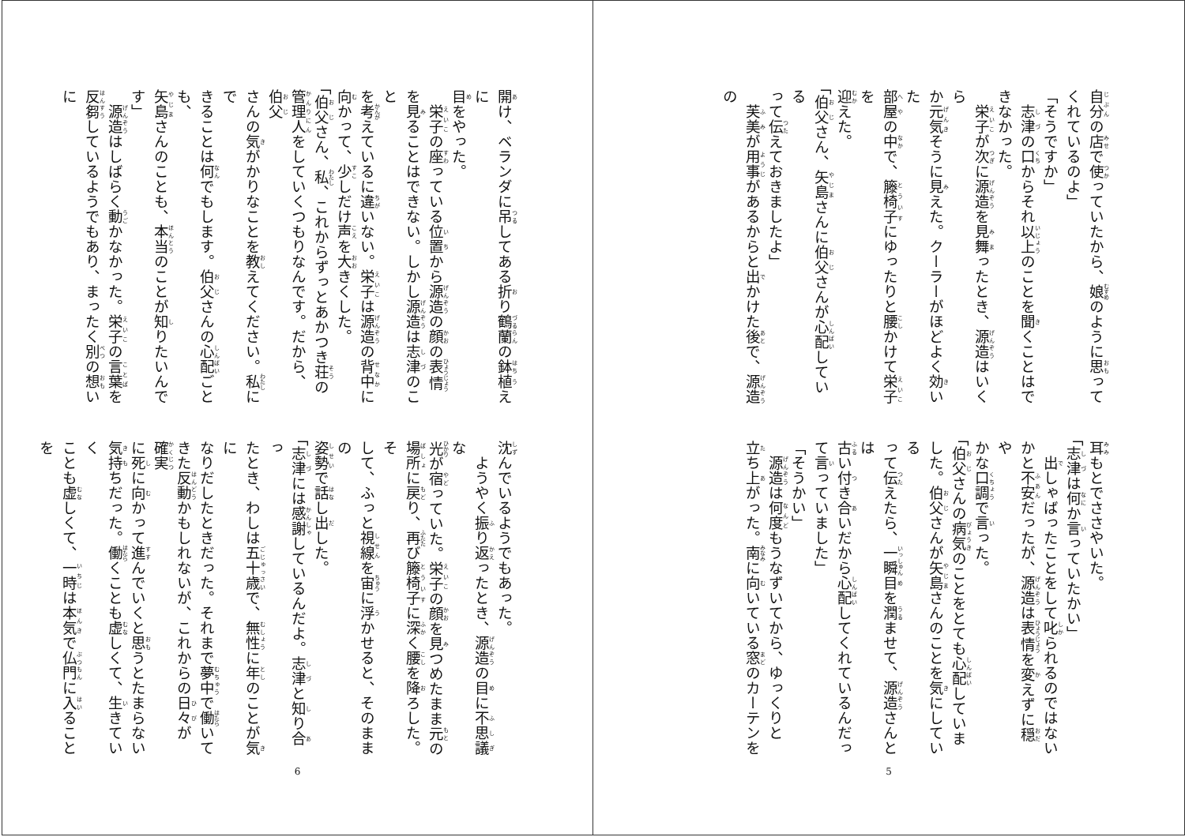自分の店で使っていたから、娘のように思って
くれているのよ」
「そうですか」
　志津の口からそれ以上のことを聞くことはで
きなかった。
　栄子が次に源造を見舞ったとき、源造はいくら
か元気そうに見えた。クーラーがほどよく効いた
部屋の中で、籐椅子にゆったりと腰かけて栄子を
迎えた。
「伯父さん、矢島さんに伯父さんが心配している
って伝えておきましたよ」
　芙美が用事があるからと出かけた後で、源造の
耳もとでささやいた。
「志津は何か言っていたかい」
　出しゃばったことをして叱られるのではない
かと不安だったが、源造は表情を変えずに穏や
かな口調で言った。
「伯父さんの病気のことをとても心配していま
した。伯父さんが矢島さんのことを気にしている
って伝えたら、一瞬目を潤ませて、源造さんとは
古い付き合いだから心配してくれているんだっ
て言っていました」
「そうかい」
　源造は何度もうなずいてから、ゆっくりと
立ち上がった。南に向いている窓のカーテンを
5
開け、ベランダに吊してある折り鶴蘭の鉢植えに
目をやった。
　栄子の座っている位置から源造の顔の表情
を見ることはできない。しかし源造は志津のこと
を考えているに違いない。栄子は源造の背中に
向かって、少しだけ声を大きくした。
「伯父さん、私、これからずっとあかつき荘の
管理人をしていくつもりなんです。だから、伯父
さんの気がかりなことを教えてください。私にで
きることは何でもします。伯父さんの心配ごとも、
矢島さんのことも、本当のことが知りたいんです」
　源造はしばらく動かなかった。栄子の言葉を
反芻しているようでもあり、まったく別の想いに
沈んでいるようでもあった。
　ようやく振り返ったとき、源造の目に不思議な
光が宿っていた。栄子の顔を見つめたまま元の
場所に戻り、再び籐椅子に深く腰を降ろした。そ
して、ふっと視線を宙に浮かせると、そのままの
姿勢で話し出した。
「志津には感謝しているんだよ。志津と知り合っ
たとき、わしは五十歳で、無性に年のことが気に
なりだしたときだった。それまで夢中で働いて
きた反動かもしれないが、これからの日々が確実
に死に向かって進んでいくと思うとたまらない
気持ちだった。働くことも虚しくて、生きていく
ことも虚しくて、一時は本気で仏門に入ることを
6